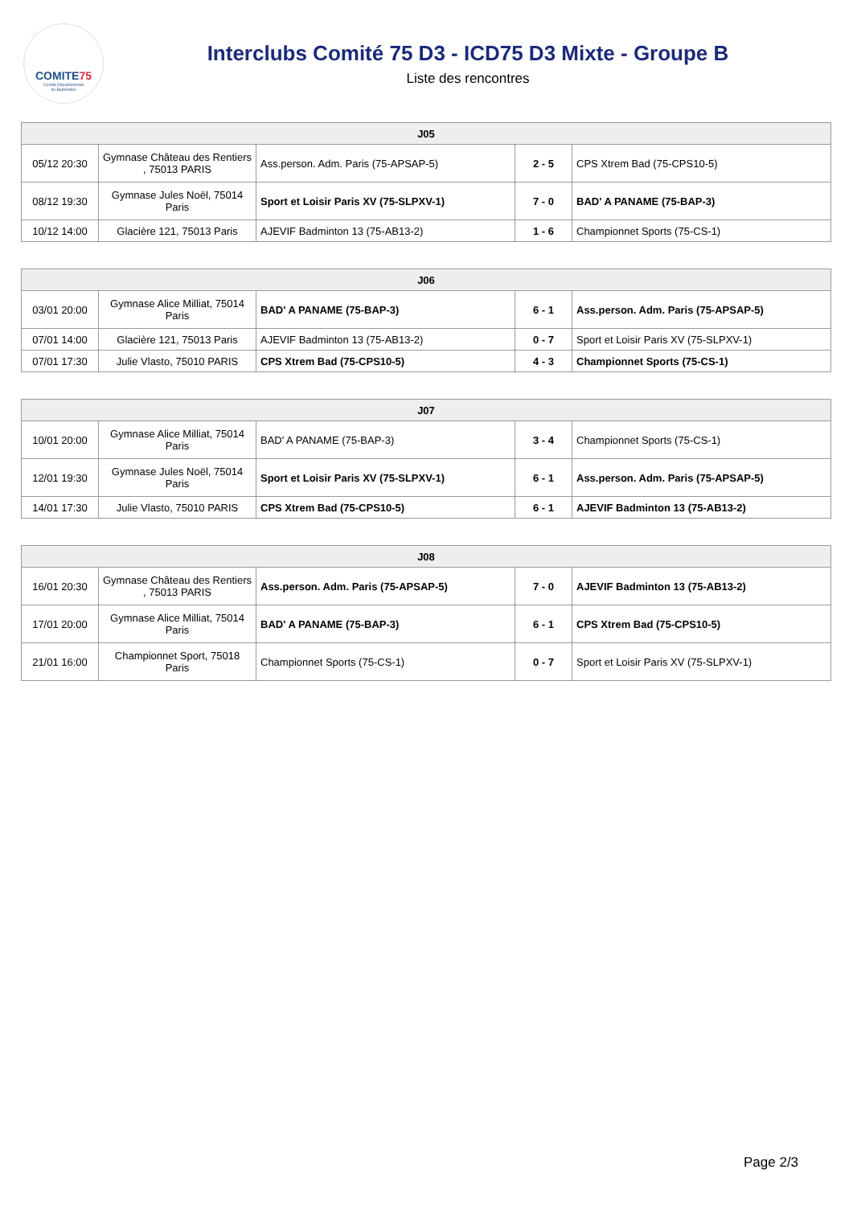COMITE75
Comité Départemental
de Badminton
Interclubs Comité 75 D3 - ICD75 D3 Mixte - Groupe B
Liste des rencontres
| J05 | | | | |
| --- | --- | --- | --- | --- |
| 05/12 20:30 | Gymnase Château des Rentiers , 75013 PARIS | Ass.person. Adm. Paris (75-APSAP-5) | 2 - 5 | CPS Xtrem Bad (75-CPS10-5) |
| 08/12 19:30 | Gymnase Jules Noël, 75014 Paris | Sport et Loisir Paris XV (75-SLPXV-1) | 7 - 0 | BAD' A PANAME (75-BAP-3) |
| 10/12 14:00 | Glacière 121, 75013 Paris | AJEVIF Badminton 13 (75-AB13-2) | 1 - 6 | Championnet Sports (75-CS-1) |
| J06 | | | | |
| --- | --- | --- | --- | --- |
| 03/01 20:00 | Gymnase Alice Milliat, 75014 Paris | BAD' A PANAME (75-BAP-3) | 6 - 1 | Ass.person. Adm. Paris (75-APSAP-5) |
| 07/01 14:00 | Glacière 121, 75013 Paris | AJEVIF Badminton 13 (75-AB13-2) | 0 - 7 | Sport et Loisir Paris XV (75-SLPXV-1) |
| 07/01 17:30 | Julie Vlasto, 75010 PARIS | CPS Xtrem Bad (75-CPS10-5) | 4 - 3 | Championnet Sports (75-CS-1) |
| J07 | | | | |
| --- | --- | --- | --- | --- |
| 10/01 20:00 | Gymnase Alice Milliat, 75014 Paris | BAD' A PANAME (75-BAP-3) | 3 - 4 | Championnet Sports (75-CS-1) |
| 12/01 19:30 | Gymnase Jules Noël, 75014 Paris | Sport et Loisir Paris XV (75-SLPXV-1) | 6 - 1 | Ass.person. Adm. Paris (75-APSAP-5) |
| 14/01 17:30 | Julie Vlasto, 75010 PARIS | CPS Xtrem Bad (75-CPS10-5) | 6 - 1 | AJEVIF Badminton 13 (75-AB13-2) |
| J08 | | | | |
| --- | --- | --- | --- | --- |
| 16/01 20:30 | Gymnase Château des Rentiers , 75013 PARIS | Ass.person. Adm. Paris (75-APSAP-5) | 7 - 0 | AJEVIF Badminton 13 (75-AB13-2) |
| 17/01 20:00 | Gymnase Alice Milliat, 75014 Paris | BAD' A PANAME (75-BAP-3) | 6 - 1 | CPS Xtrem Bad (75-CPS10-5) |
| 21/01 16:00 | Championnet Sport, 75018 Paris | Championnet Sports (75-CS-1) | 0 - 7 | Sport et Loisir Paris XV (75-SLPXV-1) |
Page 2/3